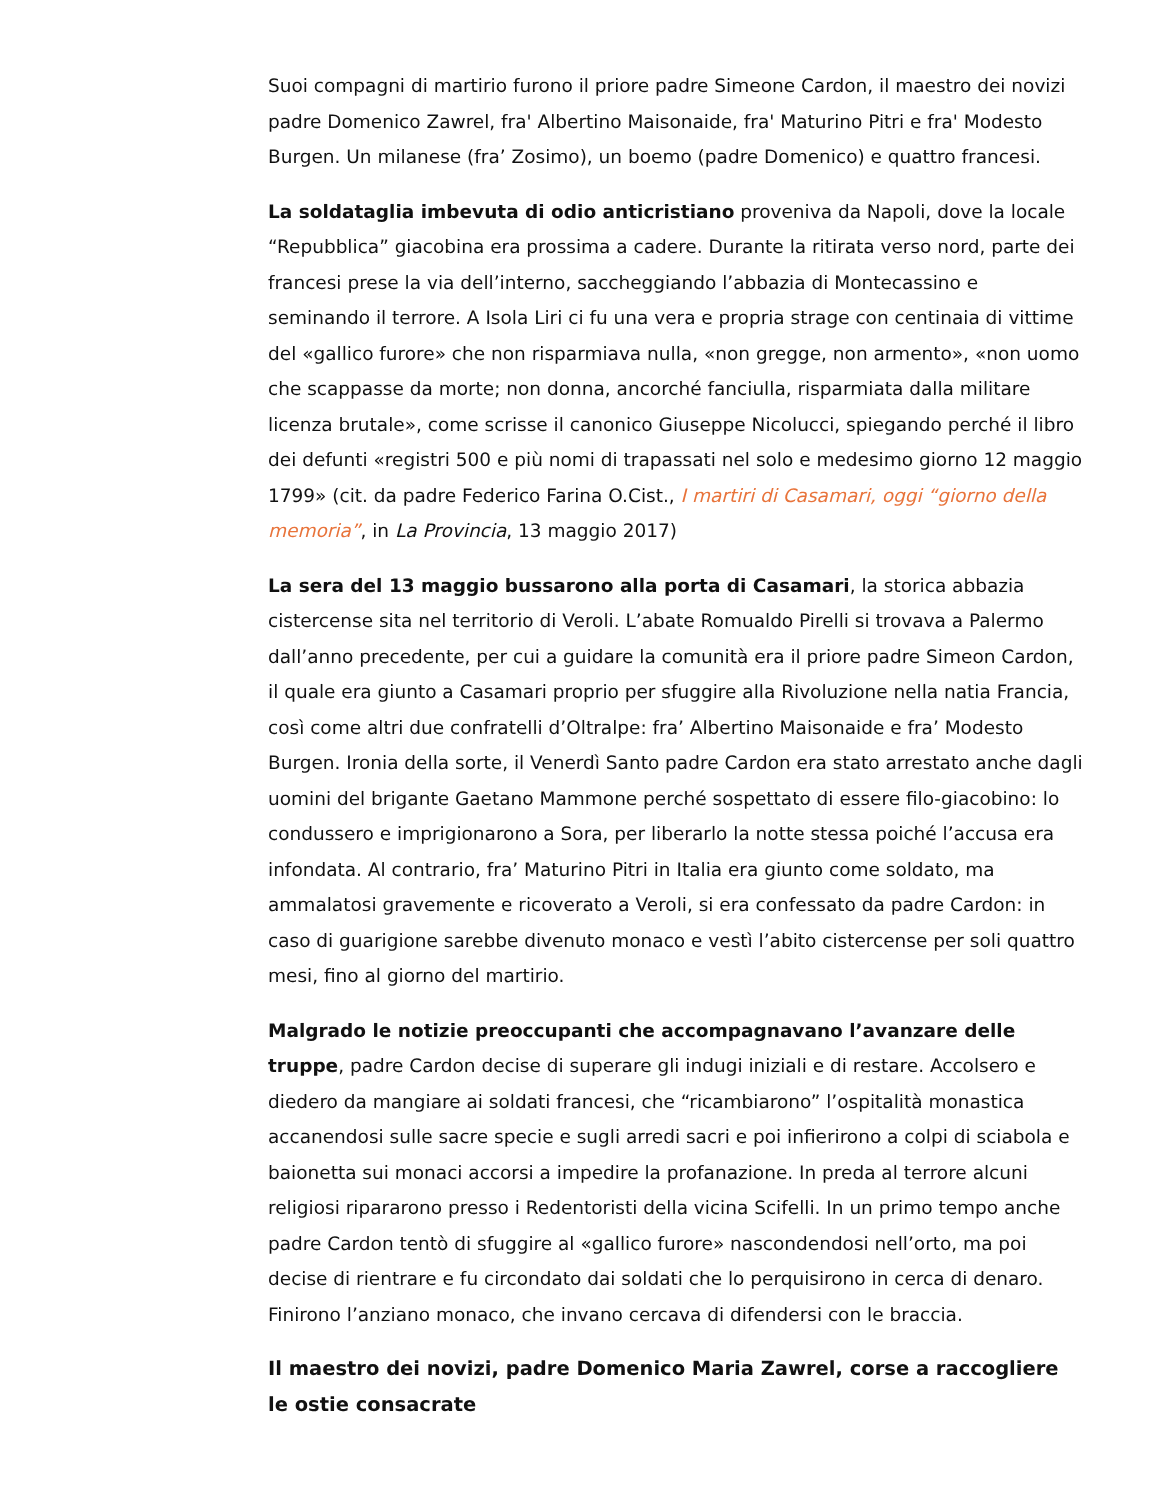Suoi compagni di martirio furono il priore padre Simeone Cardon, il maestro dei novizi padre Domenico Zawrel, fra' Albertino Maisonaide, fra' Maturino Pitri e fra' Modesto Burgen. Un milanese (fra’ Zosimo), un boemo (padre Domenico) e quattro francesi.
La soldataglia imbevuta di odio anticristiano proveniva da Napoli, dove la locale “Repubblica” giacobina era prossima a cadere. Durante la ritirata verso nord, parte dei francesi prese la via dell’interno, saccheggiando l’abbazia di Montecassino e seminando il terrore. A Isola Liri ci fu una vera e propria strage con centinaia di vittime del «gallico furore» che non risparmiava nulla, «non gregge, non armento», «non uomo che scappasse da morte; non donna, ancorché fanciulla, risparmiata dalla militare licenza brutale», come scrisse il canonico Giuseppe Nicolucci, spiegando perché il libro dei defunti «registri 500 e più nomi di trapassati nel solo e medesimo giorno 12 maggio 1799» (cit. da padre Federico Farina O.Cist., I martiri di Casamari, oggi “giorno della memoria”, in La Provincia, 13 maggio 2017)
La sera del 13 maggio bussarono alla porta di Casamari, la storica abbazia cistercense sita nel territorio di Veroli. L’abate Romualdo Pirelli si trovava a Palermo dall’anno precedente, per cui a guidare la comunità era il priore padre Simeon Cardon, il quale era giunto a Casamari proprio per sfuggire alla Rivoluzione nella natia Francia, così come altri due confratelli d’Oltralpe: fra’ Albertino Maisonaide e fra’ Modesto Burgen. Ironia della sorte, il Venerdì Santo padre Cardon era stato arrestato anche dagli uomini del brigante Gaetano Mammone perché sospettato di essere filo-giacobino: lo condussero e imprigionarono a Sora, per liberarlo la notte stessa poiché l’accusa era infondata. Al contrario, fra’ Maturino Pitri in Italia era giunto come soldato, ma ammalatosi gravemente e ricoverato a Veroli, si era confessato da padre Cardon: in caso di guarigione sarebbe divenuto monaco e vestì l’abito cistercense per soli quattro mesi, fino al giorno del martirio.
Malgrado le notizie preoccupanti che accompagnavano l’avanzare delle truppe, padre Cardon decise di superare gli indugi iniziali e di restare. Accolsero e diedero da mangiare ai soldati francesi, che “ricambiarono” l’ospitalità monastica accanendosi sulle sacre specie e sugli arredi sacri e poi infierirono a colpi di sciabola e baionetta sui monaci accorsi a impedire la profanazione. In preda al terrore alcuni religiosi ripararono presso i Redentoristi della vicina Scifelli. In un primo tempo anche padre Cardon tentò di sfuggire al «gallico furore» nascondendosi nell’orto, ma poi decise di rientrare e fu circondato dai soldati che lo perquisirono in cerca di denaro. Finirono l’anziano monaco, che invano cercava di difendersi con le braccia.
Il maestro dei novizi, padre Domenico Maria Zawrel, corse a raccogliere le ostie consacrate